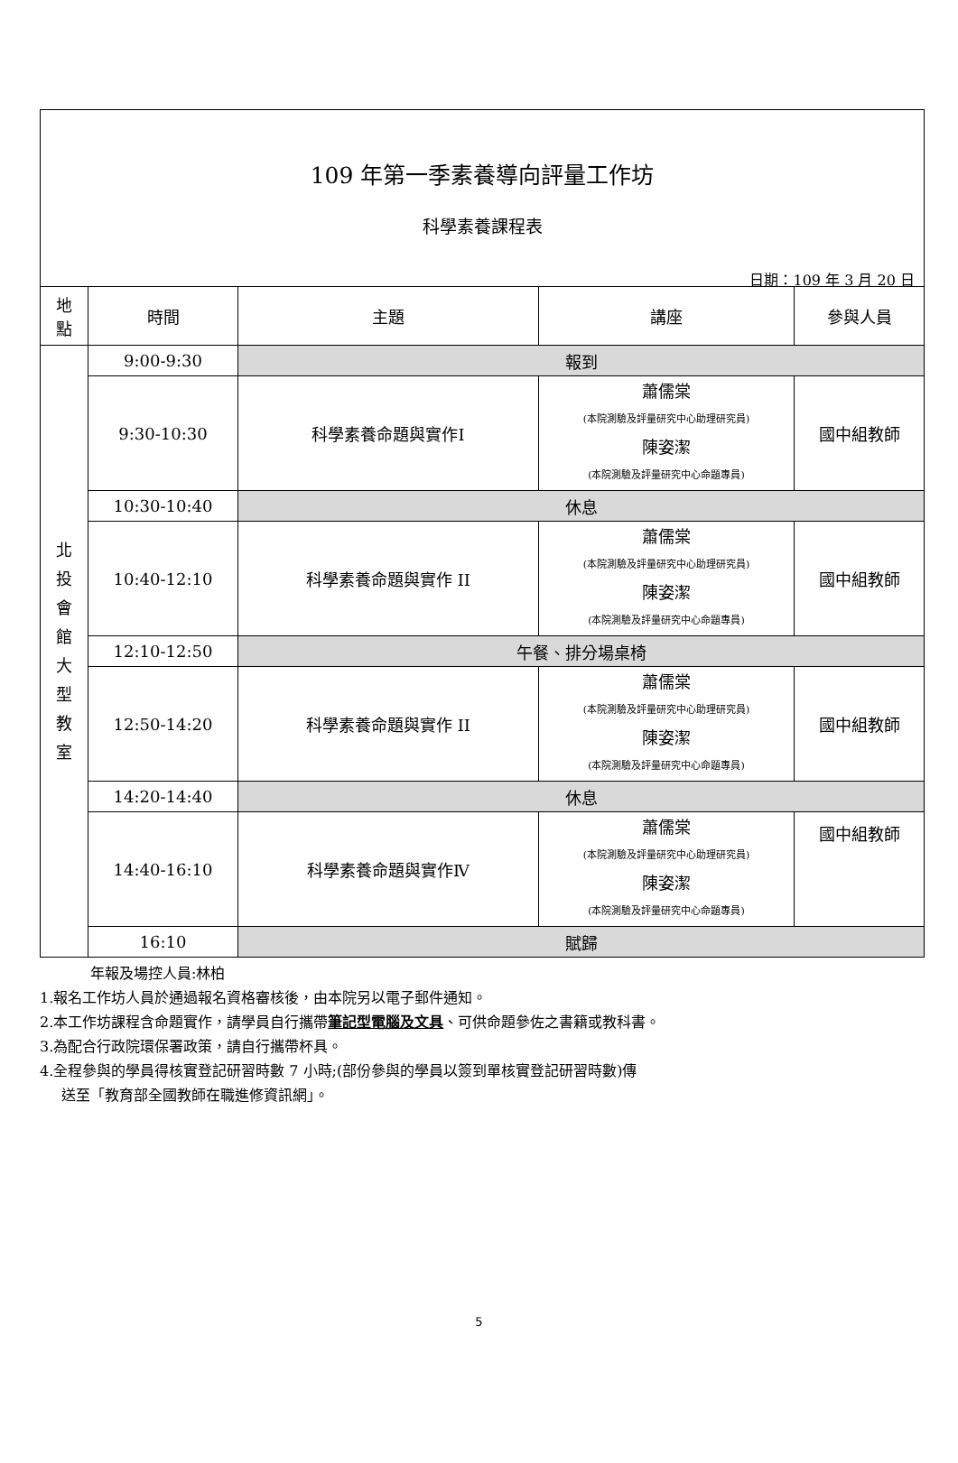109 年第一季素養導向評量工作坊
科學素養課程表
日期：109 年 3 月 20 日
| 地 點 | 時間 | 主題 | 講座 | 參與人員 |
| --- | --- | --- | --- | --- |
| 北 投 會 館 大 型 教 室 | 9:00-9:30 | 報到 | | |
| | 9:30-10:30 | 科學素養命題與實作Ⅰ | 蕭儒棠 (本院測驗及評量研究中心助理研究員) 陳姿潔 (本院測驗及評量研究中心命題專員) | 國中組教師 |
| | 10:30-10:40 | 休息 | | |
| | 10:40-12:10 | 科學素養命題與實作 II | 蕭儒棠 (本院測驗及評量研究中心助理研究員) 陳姿潔 (本院測驗及評量研究中心命題專員) | 國中組教師 |
| | 12:10-12:50 | 午餐、排分場桌椅 | | |
| | 12:50-14:20 | 科學素養命題與實作 II | 蕭儒棠 (本院測驗及評量研究中心助理研究員) 陳姿潔 (本院測驗及評量研究中心命題專員) | 國中組教師 |
| | 14:20-14:40 | 休息 | | |
| | 14:40-16:10 | 科學素養命題與實作Ⅳ | 蕭儒棠 (本院測驗及評量研究中心助理研究員) 陳姿潔 (本院測驗及評量研究中心命題專員) | 國中組教師 |
| | 16:10 | 賦歸 | | |
年報及場控人員:林柏
1.報名工作坊人員於通過報名資格審核後，由本院另以電子郵件通知。
2.本工作坊課程含命題實作，請學員自行攜帶筆記型電腦及文具、可供命題參佐之書籍或教科書。
3.為配合行政院環保署政策，請自行攜帶杯具。
4.全程參與的學員得核實登記研習時數 7 小時;(部份參與的學員以簽到單核實登記研習時數)傳
送至「教育部全國教師在職進修資訊網」。
5